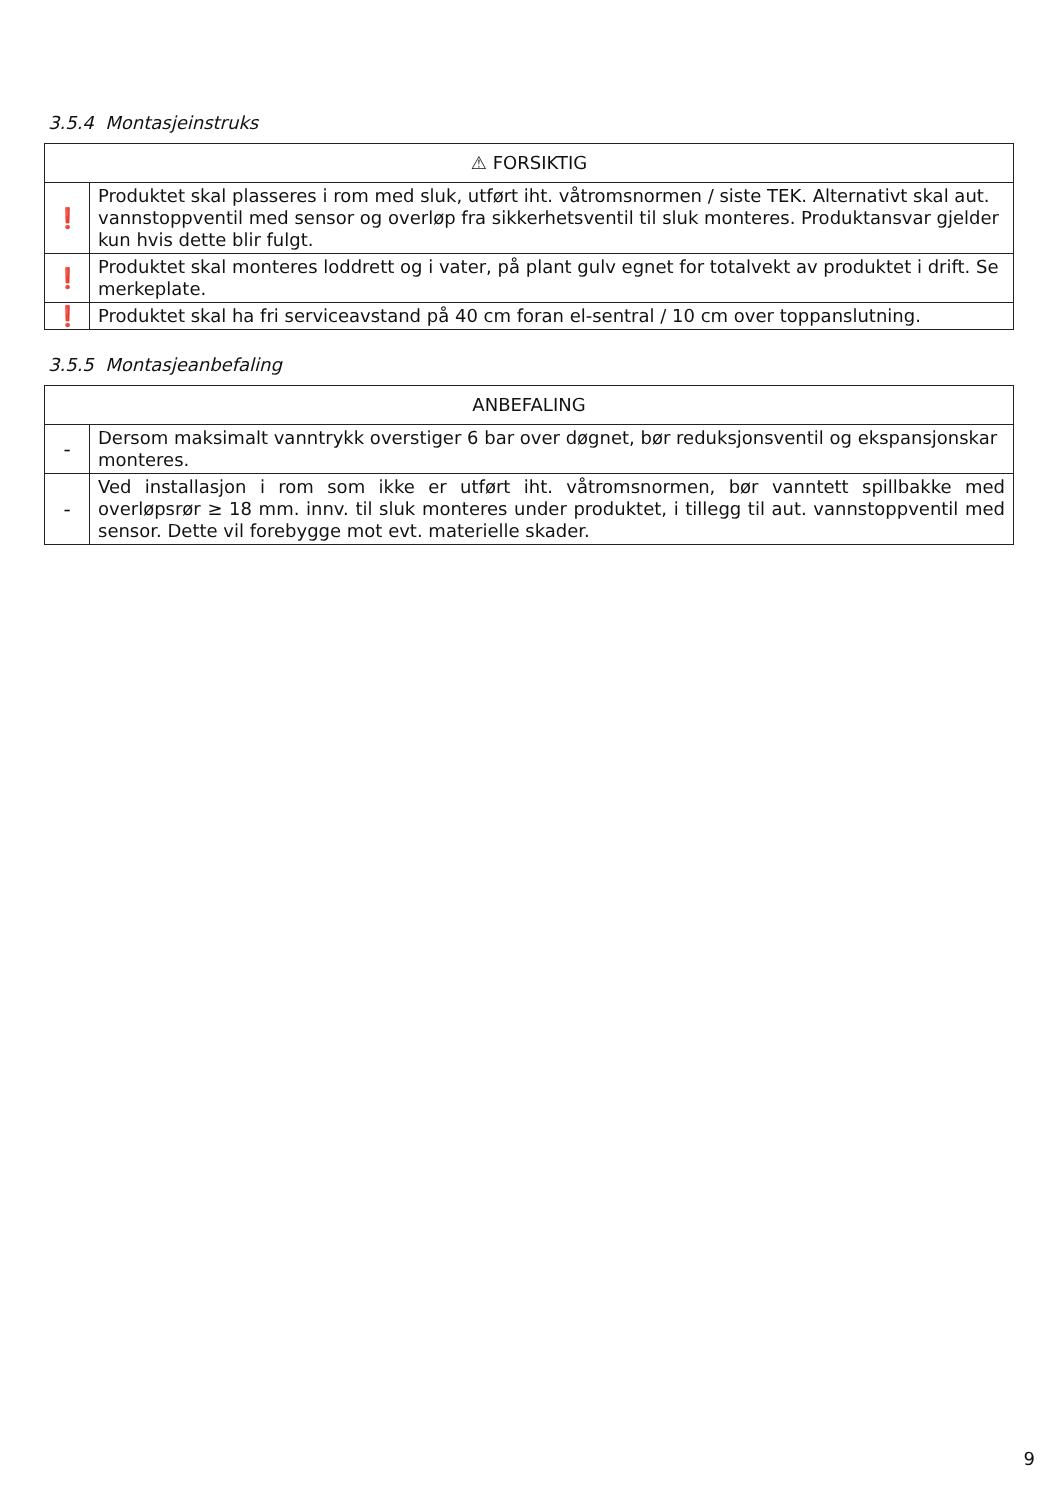3.5.4 Montasjeinstruks
| ⚠ FORSIKTIG | |
| --- | --- |
| ❗ | Produktet skal plasseres i rom med sluk, utført iht. våtromsnormen / siste TEK. Alternativt skal aut. vannstoppventil med sensor og overløp fra sikkerhetsventil til sluk monteres. Produktansvar gjelder kun hvis dette blir fulgt. |
| ❗ | Produktet skal monteres loddrett og i vater, på plant gulv egnet for totalvekt av produktet i drift. Se merkeplate. |
| ❗ | Produktet skal ha fri serviceavstand på 40 cm foran el-sentral / 10 cm over toppanslutning. |
3.5.5 Montasjeanbefaling
| ANBEFALING | |
| --- | --- |
| - | Dersom maksimalt vanntrykk overstiger 6 bar over døgnet, bør reduksjonsventil og ekspansjonskar monteres. |
| - | Ved installasjon i rom som ikke er utført iht. våtromsnormen, bør vanntett spillbakke med overløpsrør ≥ 18 mm. innv. til sluk monteres under produktet, i tillegg til aut. vannstoppventil med sensor. Dette vil forebygge mot evt. materielle skader. |
9